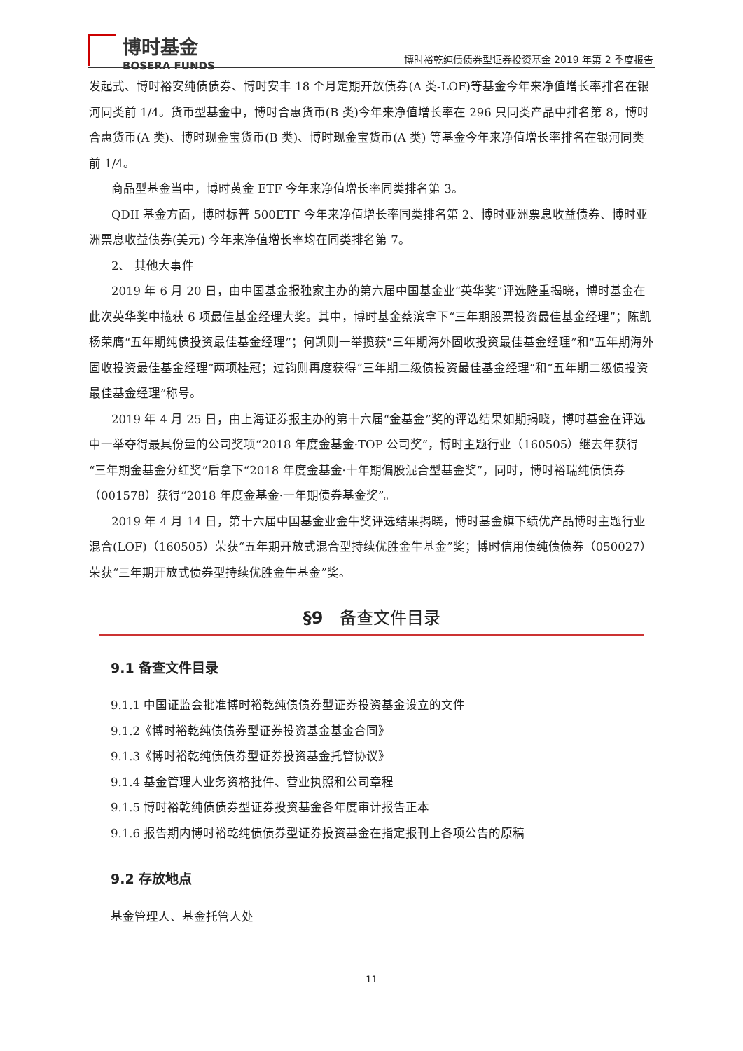博时基金
BOSERA FUNDS
博时裕乾纯债债券型证券投资基金 2019 年第 2 季度报告
发起式、博时裕安纯债债券、博时安丰 18 个月定期开放债券(A 类-LOF)等基金今年来净值增长率排名在银河同类前 1/4。货币型基金中，博时合惠货币(B 类)今年来净值增长率在 296 只同类产品中排名第 8，博时合惠货币(A 类)、博时现金宝货币(B 类)、博时现金宝货币(A 类) 等基金今年来净值增长率排名在银河同类前 1/4。
商品型基金当中，博时黄金 ETF 今年来净值增长率同类排名第 3。
QDII 基金方面，博时标普 500ETF 今年来净值增长率同类排名第 2、博时亚洲票息收益债券、博时亚洲票息收益债券(美元) 今年来净值增长率均在同类排名第 7。
2、 其他大事件
2019 年 6 月 20 日，由中国基金报独家主办的第六届中国基金业“英华奖”评选隆重揭晓，博时基金在此次英华奖中揽获 6 项最佳基金经理大奖。其中，博时基金蔡滨拿下“三年期股票投资最佳基金经理”；陈凯杨荣膺“五年期纯债投资最佳基金经理”；何凯则一举揽获“三年期海外固收投资最佳基金经理”和“五年期海外固收投资最佳基金经理”两项桂冠；过钧则再度获得“三年期二级债投资最佳基金经理”和“五年期二级债投资最佳基金经理”称号。
2019 年 4 月 25 日，由上海证券报主办的第十六届“金基金”奖的评选结果如期揭晓，博时基金在评选中一举夺得最具份量的公司奖项“2018 年度金基金·TOP 公司奖”，博时主题行业（160505）继去年获得“三年期金基金分红奖”后拿下“2018 年度金基金·十年期偏股混合型基金奖”，同时，博时裕瑞纯债债券（001578）获得“2018 年度金基金·一年期债券基金奖”。
2019 年 4 月 14 日，第十六届中国基金业金牛奖评选结果揭晓，博时基金旗下绩优产品博时主题行业混合(LOF)（160505）荣获“五年期开放式混合型持续优胜金牛基金”奖；博时信用债纯债债券（050027）荣获“三年期开放式债券型持续优胜金牛基金”奖。
§9　备查文件目录
9.1 备查文件目录
9.1.1 中国证监会批准博时裕乾纯债债券型证券投资基金设立的文件
9.1.2《博时裕乾纯债债券型证券投资基金基金合同》
9.1.3《博时裕乾纯债债券型证券投资基金托管协议》
9.1.4 基金管理人业务资格批件、营业执照和公司章程
9.1.5 博时裕乾纯债债券型证券投资基金各年度审计报告正本
9.1.6 报告期内博时裕乾纯债债券型证券投资基金在指定报刊上各项公告的原稿
9.2 存放地点
基金管理人、基金托管人处
11